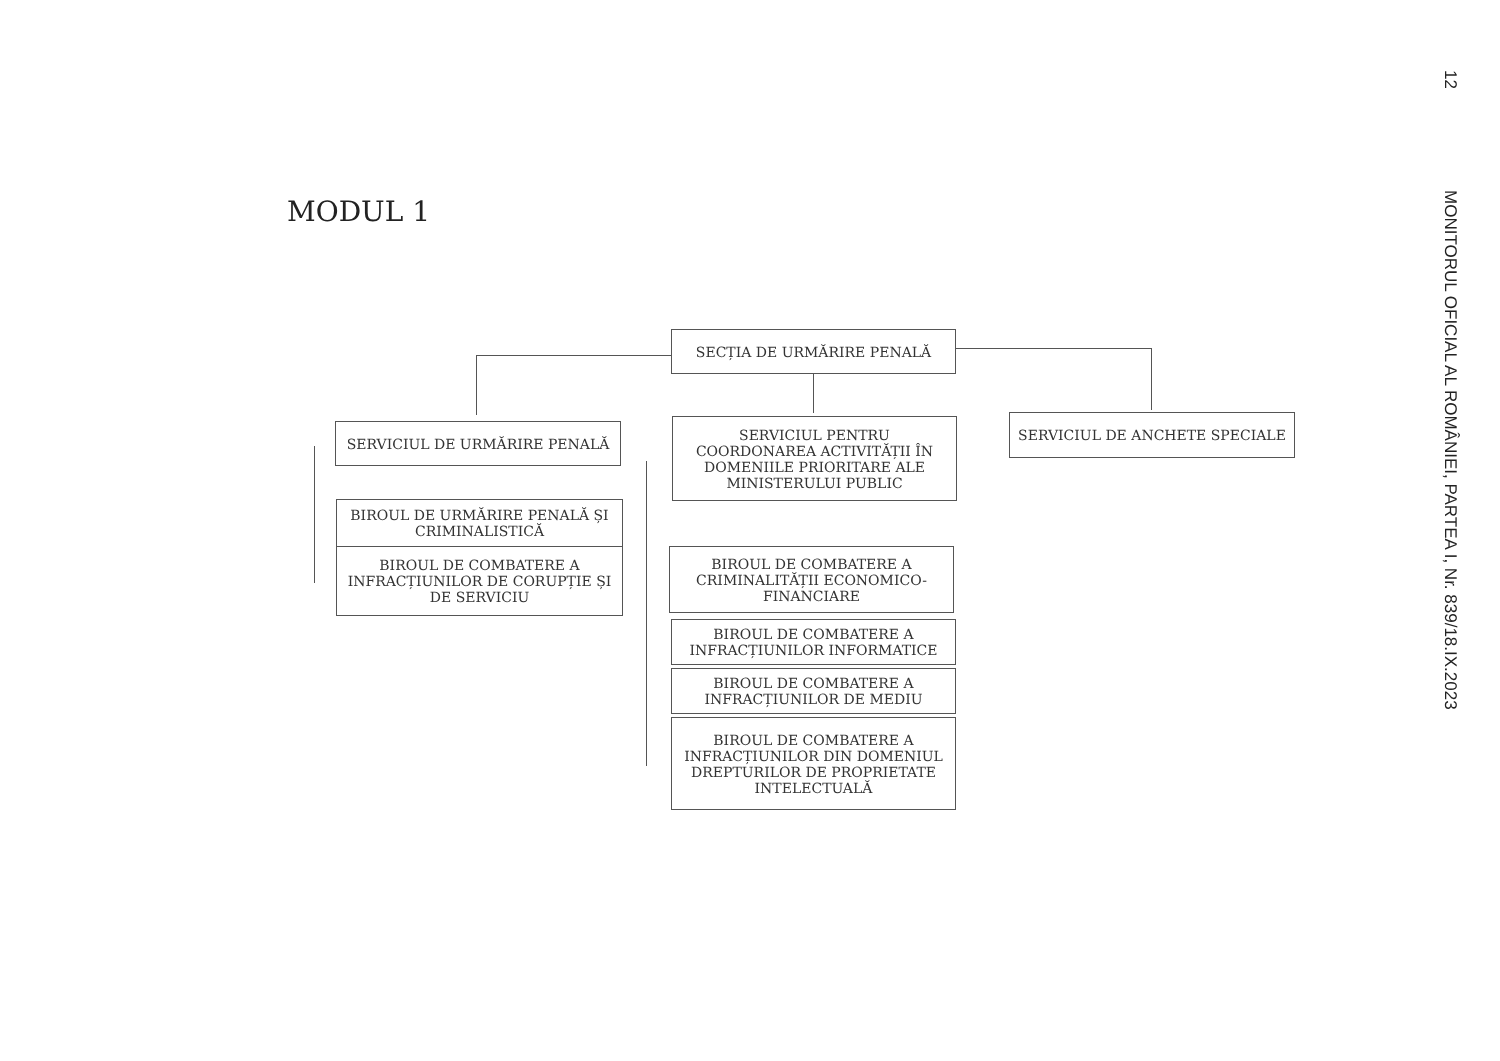MODUL 1
SECȚIA DE URMĂRIRE PENALĂ
SERVICIUL DE URMĂRIRE PENALĂ
SERVICIUL PENTRU COORDONAREA ACTIVITĂȚII ÎN DOMENIILE PRIORITARE ALE MINISTERULUI PUBLIC
SERVICIUL DE ANCHETE SPECIALE
BIROUL DE URMĂRIRE PENALĂ ȘI CRIMINALISTICĂ
BIROUL DE COMBATERE A INFRACȚIUNILOR DE CORUPȚIE ȘI DE SERVICIU
BIROUL DE COMBATERE A CRIMINALITĂȚII ECONOMICO-FINANCIARE
BIROUL DE COMBATERE A INFRACȚIUNILOR INFORMATICE
BIROUL DE COMBATERE A INFRACȚIUNILOR DE MEDIU
BIROUL DE COMBATERE A INFRACȚIUNILOR DIN DOMENIUL DREPTURILOR DE PROPRIETATE INTELECTUALĂ
12
MONITORUL OFICIAL AL ROMÂNIEI, PARTEA I, Nr. 839/18.IX.2023